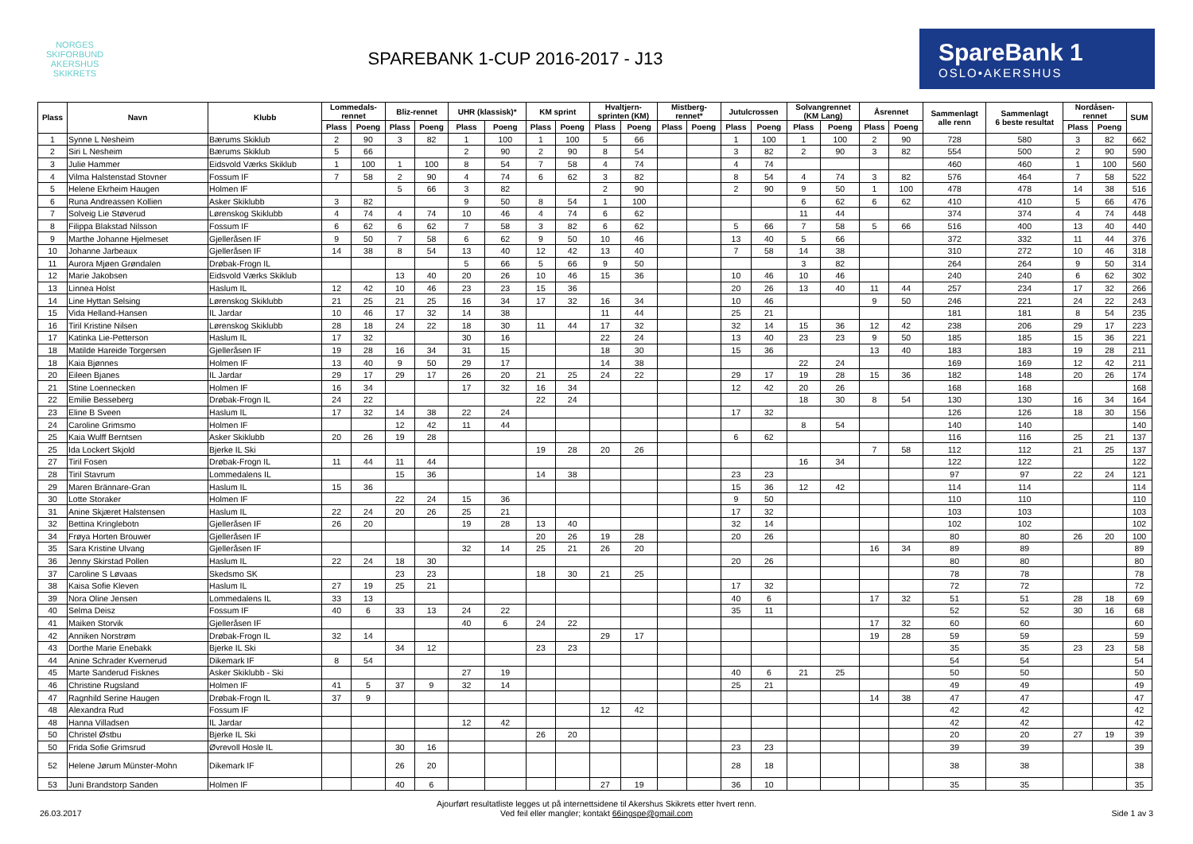NORGES SKIFORBUND
AKERSHUS SKIKRETS
SPAREBANK 1-CUP 2016-2017 - J13
SpareBank 1
OSLO•AKERSHUS
| Plass | Navn | Klubb | Lommedals- rennet | | Bliz-rennet | | UHR (klassisk)* | | KM sprint | | Hvaltjern- sprinten (KM) | | Mistberg- rennet* | | Jutulcrossen | | Solvangrennet (KM Lang) | | Åsrennet | | Sammenlagt alle renn | Sammenlagt 6 beste resultat | Nordåsen- rennet | | SUM |
| --- | --- | --- | --- | --- | --- | --- | --- | --- | --- | --- | --- | --- | --- | --- | --- | --- | --- | --- | --- | --- | --- | --- | --- | --- | --- |
| | | | Plass | Poeng | Plass | Poeng | Plass | Poeng | Plass | Poeng | Plass | Poeng | Plass | Poeng | Plass | Poeng | Plass | Poeng | Plass | Poeng | | | Plass | Poeng | |
| 1 | Synne L Nesheim | Bærums Skiklub | 2 | 90 | 3 | 82 | 1 | 100 | 1 | 100 | 5 | 66 | | | 1 | 100 | 1 | 100 | 2 | 90 | 728 | 580 | 3 | 82 | 662 |
| 2 | Siri L Nesheim | Bærums Skiklub | 5 | 66 | | | 2 | 90 | 2 | 90 | 8 | 54 | | | 3 | 82 | 2 | 90 | 3 | 82 | 554 | 500 | 2 | 90 | 590 |
| 3 | Julie Hammer | Eidsvold Værks Skiklub | 1 | 100 | 1 | 100 | 8 | 54 | 7 | 58 | 4 | 74 | | | 4 | 74 | | | | | 460 | 460 | 1 | 100 | 560 |
| 4 | Vilma Halstenstad Stovner | Fossum IF | 7 | 58 | 2 | 90 | 4 | 74 | 6 | 62 | 3 | 82 | | | 8 | 54 | 4 | 74 | 3 | 82 | 576 | 464 | 7 | 58 | 522 |
| 5 | Helene Ekrheim Haugen | Holmen IF | | | 5 | 66 | 3 | 82 | | | 2 | 90 | | | 2 | 90 | 9 | 50 | 1 | 100 | 478 | 478 | 14 | 38 | 516 |
| 6 | Runa Andreassen Kollien | Asker Skiklubb | 3 | 82 | | | 9 | 50 | 8 | 54 | 1 | 100 | | | | | 6 | 62 | 6 | 62 | 410 | 410 | 5 | 66 | 476 |
| 7 | Solveig Lie Støverud | Lørenskog Skiklubb | 4 | 74 | 4 | 74 | 10 | 46 | 4 | 74 | 6 | 62 | | | | | 11 | 44 | | | 374 | 374 | 4 | 74 | 448 |
| 8 | Filippa Blakstad Nilsson | Fossum IF | 6 | 62 | 6 | 62 | 7 | 58 | 3 | 82 | 6 | 62 | | | 5 | 66 | 7 | 58 | 5 | 66 | 516 | 400 | 13 | 40 | 440 |
| 9 | Marthe Johanne Hjelmeset | Gjelleråsen IF | 9 | 50 | 7 | 58 | 6 | 62 | 9 | 50 | 10 | 46 | | | 13 | 40 | 5 | 66 | | | 372 | 332 | 11 | 44 | 376 |
| 10 | Johanne Jarbeaux | Gjelleråsen IF | 14 | 38 | 8 | 54 | 13 | 40 | 12 | 42 | 13 | 40 | | | 7 | 58 | 14 | 38 | | | 310 | 272 | 10 | 46 | 318 |
| 11 | Aurora Mjøen Grøndalen | Drøbak-Frogn IL | | | | | 5 | 66 | 5 | 66 | 9 | 50 | | | | | 3 | 82 | | | 264 | 264 | 9 | 50 | 314 |
| 12 | Marie Jakobsen | Eidsvold Værks Skiklub | | | 13 | 40 | 20 | 26 | 10 | 46 | 15 | 36 | | | 10 | 46 | 10 | 46 | | | 240 | 240 | 6 | 62 | 302 |
| 13 | Linnea Holst | Haslum IL | 12 | 42 | 10 | 46 | 23 | 23 | 15 | 36 | | | | | 20 | 26 | 13 | 40 | 11 | 44 | 257 | 234 | 17 | 32 | 266 |
| 14 | Line Hyttan Selsing | Lørenskog Skiklubb | 21 | 25 | 21 | 25 | 16 | 34 | 17 | 32 | 16 | 34 | | | 10 | 46 | | | 9 | 50 | 246 | 221 | 24 | 22 | 243 |
| 15 | Vida Helland-Hansen | IL Jardar | 10 | 46 | 17 | 32 | 14 | 38 | | | 11 | 44 | | | 25 | 21 | | | | | 181 | 181 | 8 | 54 | 235 |
| 16 | Tiril Kristine Nilsen | Lørenskog Skiklubb | 28 | 18 | 24 | 22 | 18 | 30 | 11 | 44 | 17 | 32 | | | 32 | 14 | 15 | 36 | 12 | 42 | 238 | 206 | 29 | 17 | 223 |
| 17 | Katinka Lie-Petterson | Haslum IL | 17 | 32 | | | 30 | 16 | | | 22 | 24 | | | 13 | 40 | 23 | 23 | 9 | 50 | 185 | 185 | 15 | 36 | 221 |
| 18 | Matilde Hareide Torgersen | Gjelleråsen IF | 19 | 28 | 16 | 34 | 31 | 15 | | | 18 | 30 | | | 15 | 36 | | | 13 | 40 | 183 | 183 | 19 | 28 | 211 |
| 18 | Kaia Bjønnes | Holmen IF | 13 | 40 | 9 | 50 | 29 | 17 | | | 14 | 38 | | | | | 22 | 24 | | | 169 | 169 | 12 | 42 | 211 |
| 20 | Eileen Bjanes | IL Jardar | 29 | 17 | 29 | 17 | 26 | 20 | 21 | 25 | 24 | 22 | | | 29 | 17 | 19 | 28 | 15 | 36 | 182 | 148 | 20 | 26 | 174 |
| 21 | Stine Loennecken | Holmen IF | 16 | 34 | | | 17 | 32 | 16 | 34 | | | | | 12 | 42 | 20 | 26 | | | 168 | 168 | | | 168 |
| 22 | Emilie Besseberg | Drøbak-Frogn IL | 24 | 22 | | | | | 22 | 24 | | | | | | | 18 | 30 | 8 | 54 | 130 | 130 | 16 | 34 | 164 |
| 23 | Eline B Sveen | Haslum IL | 17 | 32 | 14 | 38 | 22 | 24 | | | | | | | 17 | 32 | | | | | 126 | 126 | 18 | 30 | 156 |
| 24 | Caroline Grimsmo | Holmen IF | | | 12 | 42 | 11 | 44 | | | | | | | | | 8 | 54 | | | 140 | 140 | | | 140 |
| 25 | Kaia Wulff Berntsen | Asker Skiklubb | 20 | 26 | 19 | 28 | | | | | | | | | 6 | 62 | | | | | 116 | 116 | 25 | 21 | 137 |
| 25 | Ida Lockert Skjold | Bjerke IL Ski | | | | | | | 19 | 28 | 20 | 26 | | | | | | | 7 | 58 | 112 | 112 | 21 | 25 | 137 |
| 27 | Tiril Fosen | Drøbak-Frogn IL | 11 | 44 | 11 | 44 | | | | | | | | | | | 16 | 34 | | | 122 | 122 | | | 122 |
| 28 | Tiril Stavrum | Lommedalens IL | | | 15 | 36 | | | 14 | 38 | | | | | 23 | 23 | | | | | 97 | 97 | 22 | 24 | 121 |
| 29 | Maren Brännare-Gran | Haslum IL | 15 | 36 | | | | | | | | | | | 15 | 36 | 12 | 42 | | | 114 | 114 | | | 114 |
| 30 | Lotte Storaker | Holmen IF | | | 22 | 24 | 15 | 36 | | | | | | | 9 | 50 | | | | | 110 | 110 | | | 110 |
| 31 | Anine Skjæret Halstensen | Haslum IL | 22 | 24 | 20 | 26 | 25 | 21 | | | | | | | 17 | 32 | | | | | 103 | 103 | | | 103 |
| 32 | Bettina Kringlebotn | Gjelleråsen IF | 26 | 20 | | | 19 | 28 | 13 | 40 | | | | | 32 | 14 | | | | | 102 | 102 | | | 102 |
| 34 | Frøya Horten Brouwer | Gjelleråsen IF | | | | | | | 20 | 26 | 19 | 28 | | | 20 | 26 | | | | | 80 | 80 | 26 | 20 | 100 |
| 35 | Sara Kristine Ulvang | Gjelleråsen IF | | | | | 32 | 14 | 25 | 21 | 26 | 20 | | | | | | | 16 | 34 | 89 | 89 | | | 89 |
| 36 | Jenny Skirstad Pollen | Haslum IL | 22 | 24 | 18 | 30 | | | | | | | | | 20 | 26 | | | | | 80 | 80 | | | 80 |
| 37 | Caroline S Løvaas | Skedsmo SK | | | 23 | 23 | | | 18 | 30 | 21 | 25 | | | | | | | | | 78 | 78 | | | 78 |
| 38 | Kaisa Sofie Kleven | Haslum IL | 27 | 19 | 25 | 21 | | | | | | | | | 17 | 32 | | | | | 72 | 72 | | | 72 |
| 39 | Nora Oline Jensen | Lommedalens IL | 33 | 13 | | | | | | | | | | | 40 | 6 | | | 17 | 32 | 51 | 51 | 28 | 18 | 69 |
| 40 | Selma Deisz | Fossum IF | 40 | 6 | 33 | 13 | 24 | 22 | | | | | | | 35 | 11 | | | | | 52 | 52 | 30 | 16 | 68 |
| 41 | Maiken Storvik | Gjelleråsen IF | | | | | 40 | 6 | 24 | 22 | | | | | | | | | 17 | 32 | 60 | 60 | | | 60 |
| 42 | Anniken Norstrøm | Drøbak-Frogn IL | 32 | 14 | | | | | | | 29 | 17 | | | | | | | 19 | 28 | 59 | 59 | | | 59 |
| 43 | Dorthe Marie Enebakk | Bjerke IL Ski | | | 34 | 12 | | | 23 | 23 | | | | | | | | | | | 35 | 35 | 23 | 23 | 58 |
| 44 | Anine Schrader Kvernerud | Dikemark IF | 8 | 54 | | | | | | | | | | | | | | | | | 54 | 54 | | | 54 |
| 45 | Marte Sanderud Fisknes | Asker Skiklubb - Ski | | | | | 27 | 19 | | | | | | | 40 | 6 | 21 | 25 | | | 50 | 50 | | | 50 |
| 46 | Christine Rugsland | Holmen IF | 41 | 5 | 37 | 9 | 32 | 14 | | | | | | | 25 | 21 | | | | | 49 | 49 | | | 49 |
| 47 | Ragnhild Serine Haugen | Drøbak-Frogn IL | 37 | 9 | | | | | | | | | | | | | | | 14 | 38 | 47 | 47 | | | 47 |
| 48 | Alexandra Rud | Fossum IF | | | | | | | | | 12 | 42 | | | | | | | | | 42 | 42 | | | 42 |
| 48 | Hanna Villadsen | IL Jardar | | | | | 12 | 42 | | | | | | | | | | | | | 42 | 42 | | | 42 |
| 50 | Christel Østbu | Bjerke IL Ski | | | | | | | 26 | 20 | | | | | | | | | | | 20 | 20 | 27 | 19 | 39 |
| 50 | Frida Sofie Grimsrud | Øvrevoll Hosle IL | | | 30 | 16 | | | | | | | | | 23 | 23 | | | | | 39 | 39 | | | 39 |
| 52 | Helene Jørum Münster-Mohn | Dikemark IF | | | 26 | 20 | | | | | | | | | 28 | 18 | | | | | 38 | 38 | | | 38 |
| 53 | Juni Brandstorp Sanden | Holmen IF | | | 40 | 6 | | | | | 27 | 19 | | | 36 | 10 | | | | | 35 | 35 | | | 35 |
26.03.2017
Ajourført resultatliste legges ut på internettsidene til Akershus Skikrets etter hvert renn.
Ved feil eller mangler; kontakt 66ingspe@gmail.com
Side 1 av 3